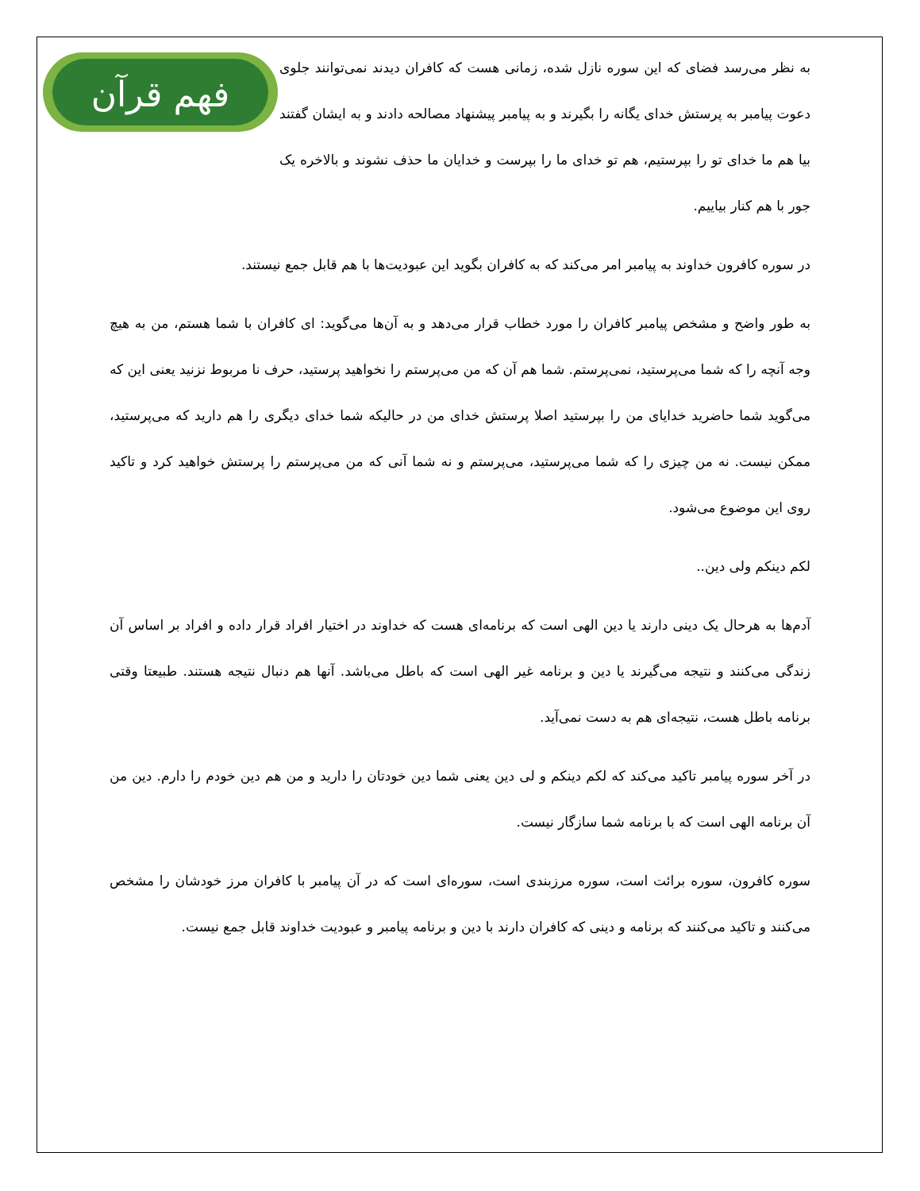فهم قرآن
به نظر می‌رسد فضای که این سوره نازل شده، زمانی هست که کافران دیدند نمی‌توانند جلوی دعوت پیامبر به پرستش خدای یگانه را بگیرند و به پیامبر پیشنهاد مصالحه دادند و به ایشان گفتند بیا هم ما خدای تو را بپرستیم، هم تو خدای ما را بپرست و خدایان ما حذف نشوند و بالاخره یک جور با هم کنار بیاییم.
در سوره کافرون خداوند به پیامبر امر می‌کند که به کافران بگوید این عبودیت‌ها با هم قابل جمع نیستند.
به طور واضح و مشخص پیامبر کافران را مورد خطاب قرار می‌دهد و به آن‌ها می‌گوید: ای کافران با شما هستم، من به هیچ وجه آنچه را که شما می‌پرستید، نمی‌پرستم. شما هم آن که من می‌پرستم را نخواهید پرستید، حرف نا مربوط نزنید یعنی این که می‌گوید شما حاضرید خدایای من را بپرستید اصلا پرستش خدای من در حالیکه شما خدای دیگری را هم دارید که می‌پرستید، ممکن نیست. نه من چیزی را که شما می‌پرستید، می‌پرستم و نه شما آنی که من می‌پرستم را پرستش خواهید کرد و تاکید روی این موضوع می‌شود.
لکم دینکم ولی دین..
آدم‌ها به هرحال یک دینی دارند یا دین الهی است که برنامه‌ای هست که خداوند در اختیار افراد قرار داده و افراد بر اساس آن زندگی می‌کنند و نتیجه می‌گیرند یا دین و برنامه غیر الهی است که باطل می‌باشد. آنها هم دنبال نتیجه هستند. طبیعتا وقتی برنامه باطل هست، نتیجه‌ای هم به دست نمی‌آید.
در آخر سوره پیامبر تاکید می‌کند که لکم دینکم و لی دین یعنی شما دین خودتان را دارید و من هم دین خودم را دارم. دین من آن برنامه الهی است که با برنامه شما سازگار نیست.
سوره کافرون، سوره برائت است، سوره مرزبندی است، سوره‌ای است که در آن پیامبر با کافران مرز خودشان را مشخص می‌کنند و تاکید می‌کنند که برنامه و دینی که کافران دارند با دین و برنامه پیامبر و عبودیت خداوند قابل جمع نیست.